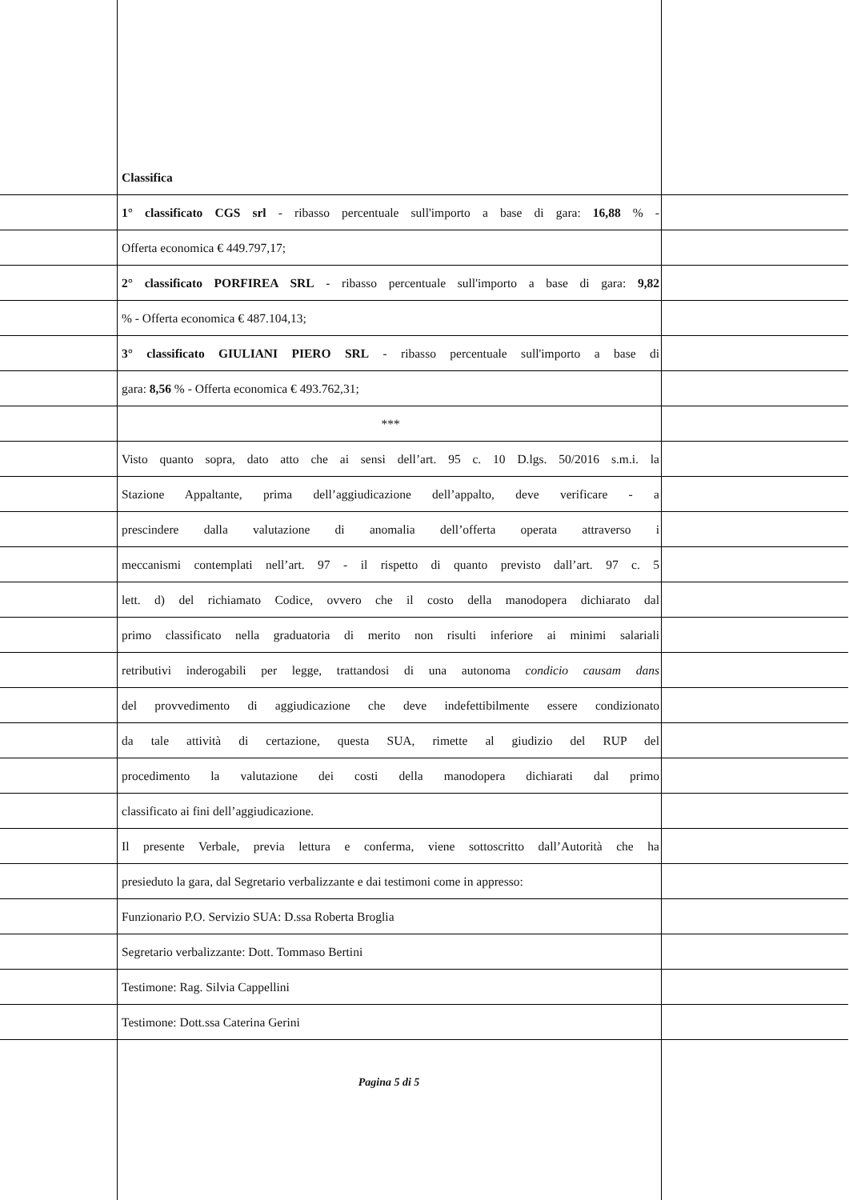Classifica
1° classificato CGS srl - ribasso percentuale sull'importo a base di gara: 16,88 % -
Offerta economica € 449.797,17;
2° classificato PORFIREA SRL - ribasso percentuale sull'importo a base di gara: 9,82
% - Offerta economica € 487.104,13;
3° classificato GIULIANI PIERO SRL - ribasso percentuale sull'importo a base di
gara: 8,56 % - Offerta economica € 493.762,31;
***
Visto quanto sopra, dato atto che ai sensi dell’art. 95 c. 10 D.lgs. 50/2016 s.m.i. la
Stazione Appaltante, prima dell’aggiudicazione dell’appalto, deve verificare - a
prescindere dalla valutazione di anomalia dell’offerta operata attraverso i
meccanismi contemplati nell’art. 97 - il rispetto di quanto previsto dall’art. 97 c. 5
lett. d) del richiamato Codice, ovvero che il costo della manodopera dichiarato dal
primo classificato nella graduatoria di merito non risulti inferiore ai minimi salariali
retributivi inderogabili per legge, trattandosi di una autonoma condicio causam dans
del provvedimento di aggiudicazione che deve indefettibilmente essere condizionato
da tale attività di certazione, questa SUA, rimette al giudizio del RUP del
procedimento la valutazione dei costi della manodopera dichiarati dal primo
classificato ai fini dell’aggiudicazione.
Il presente Verbale, previa lettura e conferma, viene sottoscritto dall’Autorità che ha
presieduto la gara, dal Segretario verbalizzante e dai testimoni come in appresso:
Funzionario P.O. Servizio SUA: D.ssa Roberta Broglia
Segretario verbalizzante: Dott. Tommaso Bertini
Testimone: Rag. Silvia Cappellini
Testimone: Dott.ssa Caterina Gerini
Pagina 5 di 5